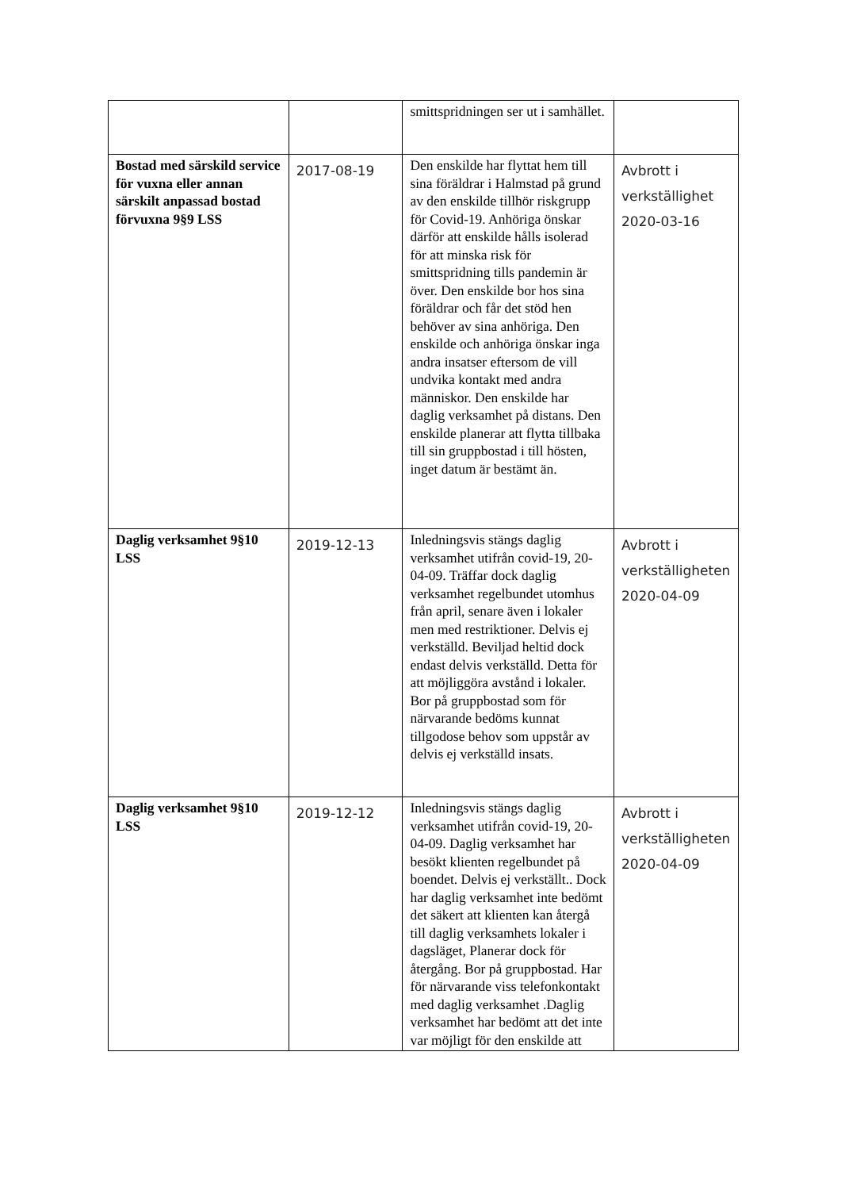| | | smittspridningen ser ut i samhället. | |
| Bostad med särskild service för vuxna eller annan särskilt anpassad bostad förvuxna 9§9 LSS | 2017-08-19 | Den enskilde har flyttat hem till sina föräldrar i Halmstad på grund av den enskilde tillhör riskgrupp för Covid-19. Anhöriga önskar därför att enskilde hålls isolerad för att minska risk för smittspridning tills pandemin är över. Den enskilde bor hos sina föräldrar och får det stöd hen behöver av sina anhöriga. Den enskilde och anhöriga önskar inga andra insatser eftersom de vill undvika kontakt med andra människor. Den enskilde har daglig verksamhet på distans. Den enskilde planerar att flytta tillbaka till sin gruppbostad i till hösten, inget datum är bestämt än. | Avbrott i verkställighet 2020-03-16 |
| Daglig verksamhet 9§10 LSS | 2019-12-13 | Inledningsvis stängs daglig verksamhet utifrån covid-19, 20-04-09. Träffar dock daglig verksamhet regelbundet utomhus från april, senare även i lokaler men med restriktioner. Delvis ej verkställd. Beviljad heltid dock endast delvis verkställd. Detta för att möjliggöra avstånd i lokaler. Bor på gruppbostad som för närvarande bedöms kunnat tillgodose behov som uppstår av delvis ej verkställd insats. | Avbrott i verkställigheten 2020-04-09 |
| Daglig verksamhet 9§10 LSS | 2019-12-12 | Inledningsvis stängs daglig verksamhet utifrån covid-19, 20-04-09. Daglig verksamhet har besökt klienten regelbundet på boendet. Delvis ej verkställt.. Dock har daglig verksamhet inte bedömt det säkert att klienten kan återgå till daglig verksamhets lokaler i dagsläget, Planerar dock för återgång. Bor på gruppbostad. Har för närvarande viss telefonkontakt med daglig verksamhet .Daglig verksamhet har bedömt att det inte var möjligt för den enskilde att | Avbrott i verkställigheten 2020-04-09 |